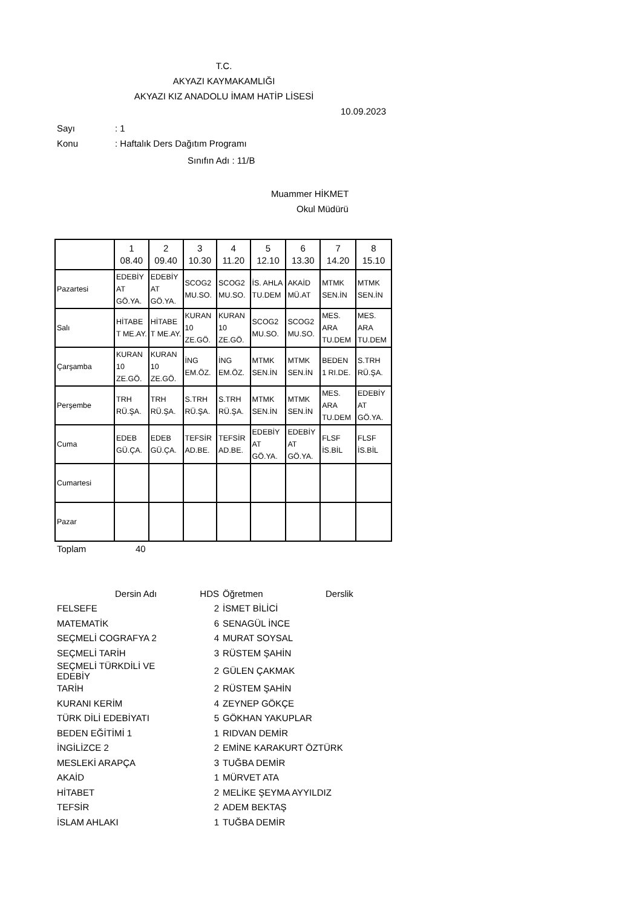T.C.
AKYAZI KAYMAKAMLIĞI
AKYAZI KIZ ANADOLU İMAM HATİP LİSESİ
10.09.2023
Sayı: 1
Konu: Haftalık Ders Dağıtım Programı
Sınıfın Adı : 11/B
Muammer HİKMET
Okul Müdürü
| | 1 08.40 | 2 09.40 | 3 10.30 | 4 11.20 | 5 12.10 | 6 13.30 | 7 14.20 | 8 15.10 |
| --- | --- | --- | --- | --- | --- | --- | --- | --- |
| Pazartesi | EDEBİY AT GÖ.YA. | EDEBİY AT GÖ.YA. | SCOG2 MU.SO. | SCOG2 MU.SO. | İS. AHLA TU.DEM | AKAİD MÜ.AT | MTMK SEN.İN | MTMK SEN.İN |
| Salı | HİTABE T ME.AY. | HİTABE T ME.AY. | KURAN 10 ZE.GÖ. | KURAN 10 ZE.GÖ. | SCOG2 MU.SO. | SCOG2 MU.SO. | MES. ARA TU.DEM | MES. ARA TU.DEM |
| Çarşamba | KURAN 10 ZE.GÖ. | KURAN 10 ZE.GÖ. | İNG EM.ÖZ. | İNG EM.ÖZ. | MTMK SEN.İN | MTMK SEN.İN | BEDEN 1 RI.DE. | S.TRH RÜ.ŞA. |
| Perşembe | TRH RÜ.ŞA. | TRH RÜ.ŞA. | S.TRH RÜ.ŞA. | S.TRH RÜ.ŞA. | MTMK SEN.İN | MTMK SEN.İN | MES. ARA TU.DEM | EDEBİY AT GÖ.YA. |
| Cuma | EDEB GÜ.ÇA. | EDEB GÜ.ÇA. | TEFSİR AD.BE. | TEFSİR AD.BE. | EDEBİY AT GÖ.YA. | EDEBİY AT GÖ.YA. | FLSF İS.BİL | FLSF İS.BİL |
| Cumartesi | | | | | | | | |
| Pazar | | | | | | | | |
Toplam 40
| Dersin Adı | HDS | Öğretmen | Derslik |
| FELSEFE | 2 | İSMET BİLİCİ | |
| MATEMATİK | 6 | SENAGÜL İNCE | |
| SEÇMELİ COGRAFYA 2 | 4 | MURAT SOYSAL | |
| SEÇMELİ TARİH | 3 | RÜSTEM ŞAHİN | |
| SEÇMELİ TÜRKDİLİ VE EDEBİY | 2 | GÜLEN ÇAKMAK | |
| TARİH | 2 | RÜSTEM ŞAHİN | |
| KURANI KERİM | 4 | ZEYNEP GÖKÇE | |
| TÜRK DİLİ EDEBİYATI | 5 | GÖKHAN YAKUPLAR | |
| BEDEN EĞİTİMİ 1 | 1 | RIDVAN DEMİR | |
| İNGİLİZCE 2 | 2 | EMİNE KARAKURT ÖZTÜRK | |
| MESLEKİ ARAPÇA | 3 | TUĞBA DEMİR | |
| AKAİD | 1 | MÜRVET ATA | |
| HİTABET | 2 | MELİKE ŞEYMA AYYILDIZ | |
| TEFSİR | 2 | ADEM BEKTAŞ | |
| İSLAM AHLAKI | 1 | TUĞBA DEMİR | |